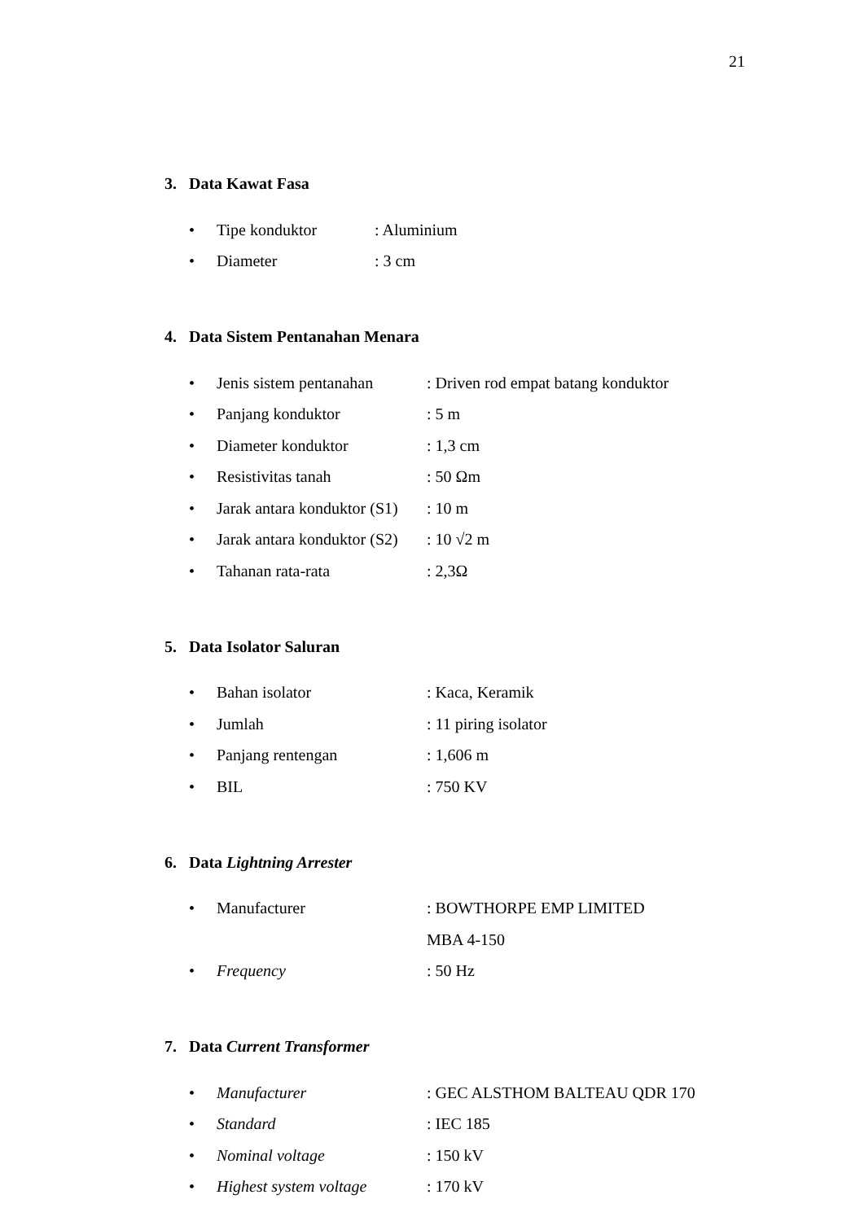21
3. Data Kawat Fasa
| • | Tipe konduktor | : Aluminium |
| • | Diameter | : 3 cm |
4. Data Sistem Pentanahan Menara
| • | Jenis sistem pentanahan | : Driven rod empat batang konduktor |
| • | Panjang konduktor | : 5 m |
| • | Diameter konduktor | : 1,3 cm |
| • | Resistivitas tanah | : 50 Ωm |
| • | Jarak antara konduktor (S1) | : 10 m |
| • | Jarak antara konduktor (S2) | : 10 √2 m |
| • | Tahanan rata-rata | : 2,3Ω |
5. Data Isolator Saluran
| • | Bahan isolator | : Kaca, Keramik |
| • | Jumlah | : 11 piring isolator |
| • | Panjang rentengan | : 1,606 m |
| • | BIL | : 750 KV |
6. Data Lightning Arrester
| • | Manufacturer | : BOWTHORPE EMP LIMITED |
| | | MBA 4-150 |
| • | Frequency | : 50 Hz |
7. Data Current Transformer
| • | Manufacturer | : GEC ALSTHOM BALTEAU QDR 170 |
| • | Standard | : IEC 185 |
| • | Nominal voltage | : 150 kV |
| • | Highest system voltage | : 170 kV |